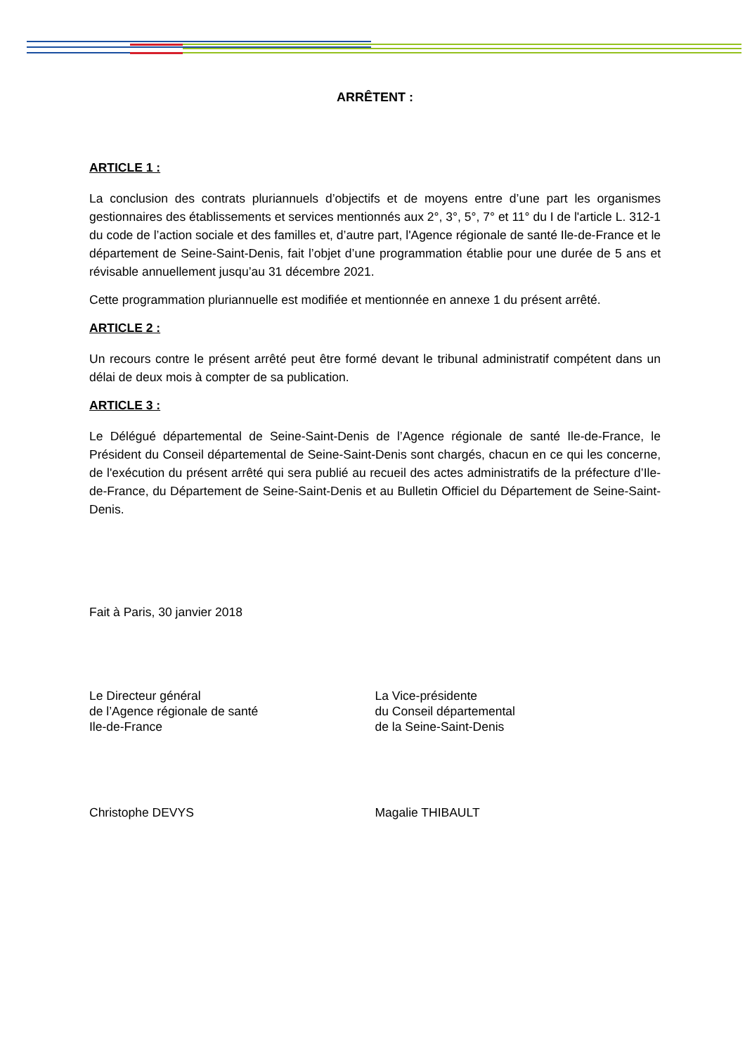ARRÊTENT :
ARTICLE 1 :
La conclusion des contrats pluriannuels d’objectifs et de moyens entre d’une part les organismes gestionnaires des établissements et services mentionnés aux 2°, 3°, 5°, 7° et 11° du I de l'article L. 312-1 du code de l’action sociale et des familles et, d’autre part, l'Agence régionale de santé Ile-de-France et le département de Seine-Saint-Denis, fait l’objet d’une programmation établie pour une durée de 5 ans et révisable annuellement jusqu’au 31 décembre 2021.
Cette programmation pluriannuelle est modifiée et mentionnée en annexe 1 du présent arrêté.
ARTICLE 2 :
Un recours contre le présent arrêté peut être formé devant le tribunal administratif compétent dans un délai de deux mois à compter de sa publication.
ARTICLE 3 :
Le Délégué départemental de Seine-Saint-Denis de l’Agence régionale de santé Ile-de-France, le Président du Conseil départemental de Seine-Saint-Denis sont chargés, chacun en ce qui les concerne, de l'exécution du présent arrêté qui sera publié au recueil des actes administratifs de la préfecture d’Ile-de-France, du Département de Seine-Saint-Denis et au Bulletin Officiel du Département de Seine-Saint-Denis.
Fait à Paris, 30 janvier 2018
Le Directeur général
de l’Agence régionale de santé
Ile-de-France
La Vice-présidente
du Conseil départemental
de la Seine-Saint-Denis
Christophe DEVYS Magalie THIBAULT